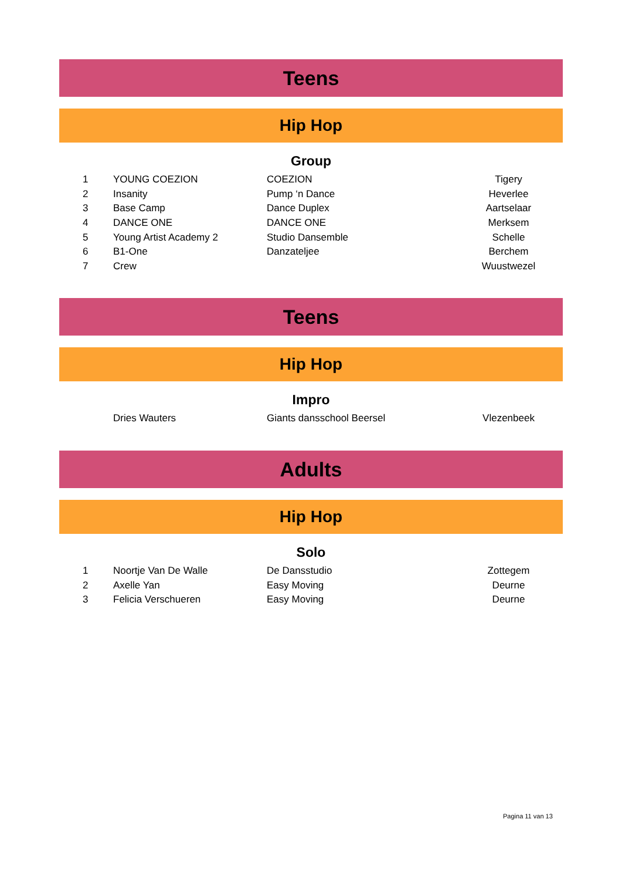Teens
Hip Hop
Group
| 1 | YOUNG COEZION | COEZION | Tigery |
| 2 | Insanity | Pump ‘n Dance | Heverlee |
| 3 | Base Camp | Dance Duplex | Aartselaar |
| 4 | DANCE ONE | DANCE ONE | Merksem |
| 5 | Young Artist Academy 2 | Studio Dansemble | Schelle |
| 6 | B1-One | Danzateljee | Berchem |
| 7 | Crew | | Wuustwezel |
Teens
Hip Hop
Impro
| | Dries Wauters | Giants dansschool Beersel | Vlezenbeek |
Adults
Hip Hop
Solo
| 1 | Noortje Van De Walle | De Dansstudio | Zottegem |
| 2 | Axelle Yan | Easy Moving | Deurne |
| 3 | Felicia Verschueren | Easy Moving | Deurne |
Pagina 11 van 13